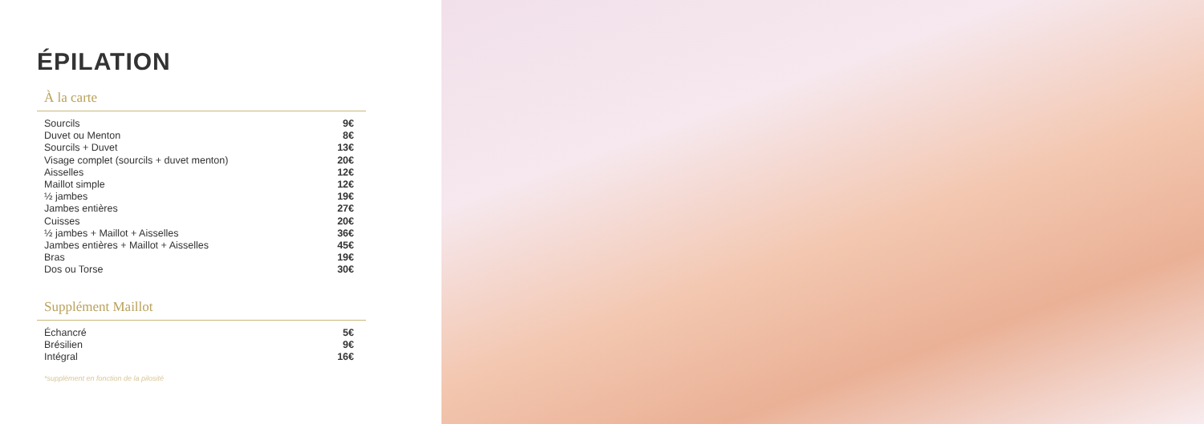ÉPILATION
À la carte
| Sourcils | 9€ |
| Duvet ou Menton | 8€ |
| Sourcils + Duvet | 13€ |
| Visage complet (sourcils + duvet menton) | 20€ |
| Aisselles | 12€ |
| Maillot simple | 12€ |
| ½ jambes | 19€ |
| Jambes entières | 27€ |
| Cuisses | 20€ |
| ½ jambes + Maillot + Aisselles | 36€ |
| Jambes entières + Maillot + Aisselles | 45€ |
| Bras | 19€ |
| Dos ou Torse | 30€ |
Supplément Maillot
| Échancré | 5€ |
| Brésilien | 9€ |
| Intégral | 16€ |
*supplément en fonction de la pilosité